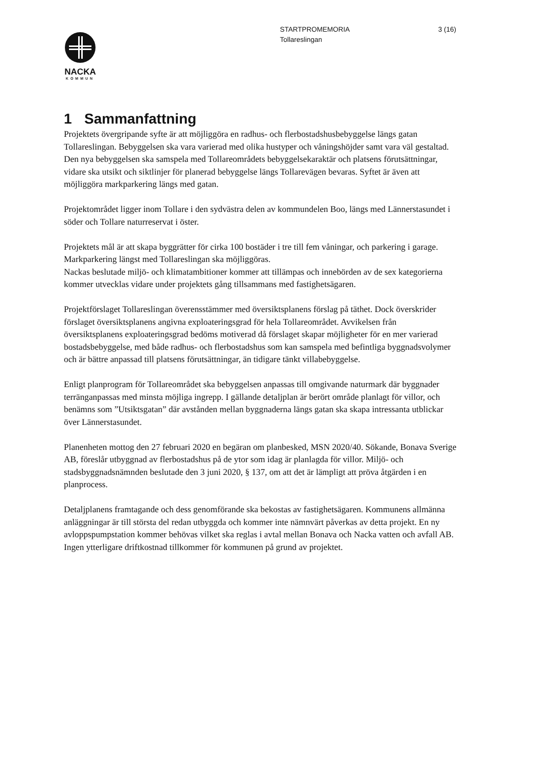3 (16) STARTPROMEMORIA
Tollareslingan
NACKA
KOMMUN
1 Sammanfattning
Projektets övergripande syfte är att möjliggöra en radhus- och flerbostadshusbebyggelse längs gatan Tollareslingan. Bebyggelsen ska vara varierad med olika hustyper och våningshöjder samt vara väl gestaltad. Den nya bebyggelsen ska samspela med Tollareområdets bebyggelsekaraktär och platsens förutsättningar, vidare ska utsikt och siktlinjer för planerad bebyggelse längs Tollarevägen bevaras. Syftet är även att möjliggöra markparkering längs med gatan.
Projektområdet ligger inom Tollare i den sydvästra delen av kommundelen Boo, längs med Lännerstasundet i söder och Tollare naturreservat i öster.
Projektets mål är att skapa byggrätter för cirka 100 bostäder i tre till fem våningar, och parkering i garage. Markparkering längst med Tollareslingan ska möjliggöras.
Nackas beslutade miljö- och klimatambitioner kommer att tillämpas och innebörden av de sex kategorierna kommer utvecklas vidare under projektets gång tillsammans med fastighetsägaren.
Projektförslaget Tollareslingan överensstämmer med översiktsplanens förslag på täthet. Dock överskrider förslaget översiktsplanens angivna exploateringsgrad för hela Tollareområdet. Avvikelsen från översiktsplanens exploateringsgrad bedöms motiverad då förslaget skapar möjligheter för en mer varierad bostadsbebyggelse, med både radhus- och flerbostadshus som kan samspela med befintliga byggnadsvolymer och är bättre anpassad till platsens förutsättningar, än tidigare tänkt villabebyggelse.
Enligt planprogram för Tollareområdet ska bebyggelsen anpassas till omgivande naturmark där byggnader terränganpassas med minsta möjliga ingrepp. I gällande detaljplan är berört område planlagt för villor, och benämns som ”Utsiktsgatan” där avstånden mellan byggnaderna längs gatan ska skapa intressanta utblickar över Lännerstasundet.
Planenheten mottog den 27 februari 2020 en begäran om planbesked, MSN 2020/40. Sökande, Bonava Sverige AB, föreslår utbyggnad av flerbostadshus på de ytor som idag är planlagda för villor. Miljö- och stadsbyggnadsnämnden beslutade den 3 juni 2020, § 137, om att det är lämpligt att pröva åtgärden i en planprocess.
Detaljplanens framtagande och dess genomförande ska bekostas av fastighetsägaren. Kommunens allmänna anläggningar är till största del redan utbyggda och kommer inte nämnvärt påverkas av detta projekt. En ny avloppspumpstation kommer behövas vilket ska reglas i avtal mellan Bonava och Nacka vatten och avfall AB. Ingen ytterligare driftkostnad tillkommer för kommunen på grund av projektet.